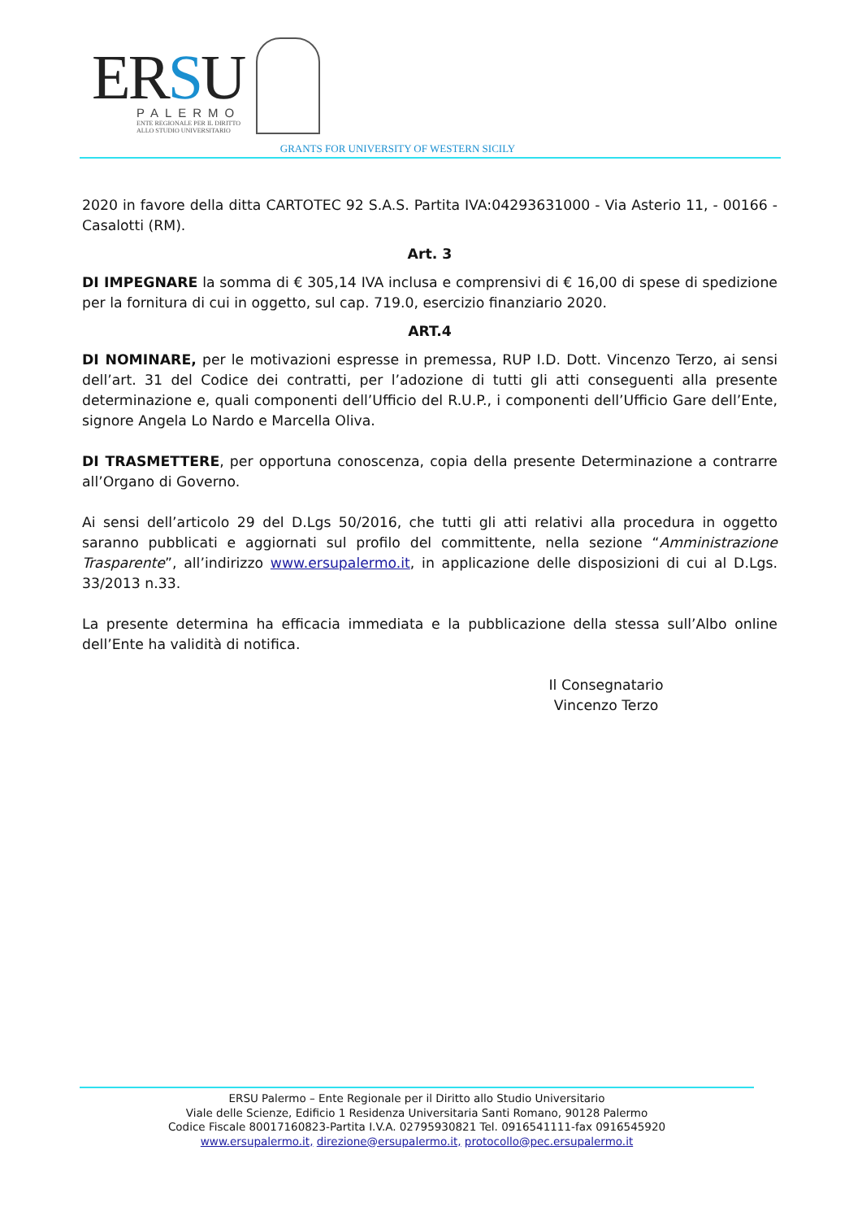ERSU
PALERMO
ENTE REGIONALE PER IL DIRITTO
ALLO STUDIO UNIVERSITARIO
GRANTS FOR UNIVERSITY OF WESTERN SICILY
2020 in favore della ditta CARTOTEC 92 S.A.S. Partita IVA:04293631000 - Via Asterio 11, - 00166 - Casalotti (RM).
Art. 3
DI IMPEGNARE la somma di € 305,14 IVA inclusa e comprensivi di € 16,00 di spese di spedizione per la fornitura di cui in oggetto, sul cap. 719.0, esercizio finanziario 2020.
ART.4
DI NOMINARE, per le motivazioni espresse in premessa, RUP I.D. Dott. Vincenzo Terzo, ai sensi dell’art. 31 del Codice dei contratti, per l’adozione di tutti gli atti conseguenti alla presente determinazione e, quali componenti dell’Ufficio del R.U.P., i componenti dell’Ufficio Gare dell’Ente, signore Angela Lo Nardo e Marcella Oliva.
DI TRASMETTERE, per opportuna conoscenza, copia della presente Determinazione a contrarre all’Organo di Governo.
Ai sensi dell’articolo 29 del D.Lgs 50/2016, che tutti gli atti relativi alla procedura in oggetto saranno pubblicati e aggiornati sul profilo del committente, nella sezione “Amministrazione Trasparente”, all’indirizzo www.ersupalermo.it, in applicazione delle disposizioni di cui al D.Lgs. 33/2013 n.33.
La presente determina ha efficacia immediata e la pubblicazione della stessa sull’Albo online dell’Ente ha validità di notifica.
Il Consegnatario
Vincenzo Terzo
ERSU Palermo – Ente Regionale per il Diritto allo Studio Universitario
Viale delle Scienze, Edificio 1 Residenza Universitaria Santi Romano, 90128 Palermo
Codice Fiscale 80017160823-Partita I.V.A. 02795930821 Tel. 0916541111-fax 0916545920
www.ersupalermo.it, direzione@ersupalermo.it, protocollo@pec.ersupalermo.it